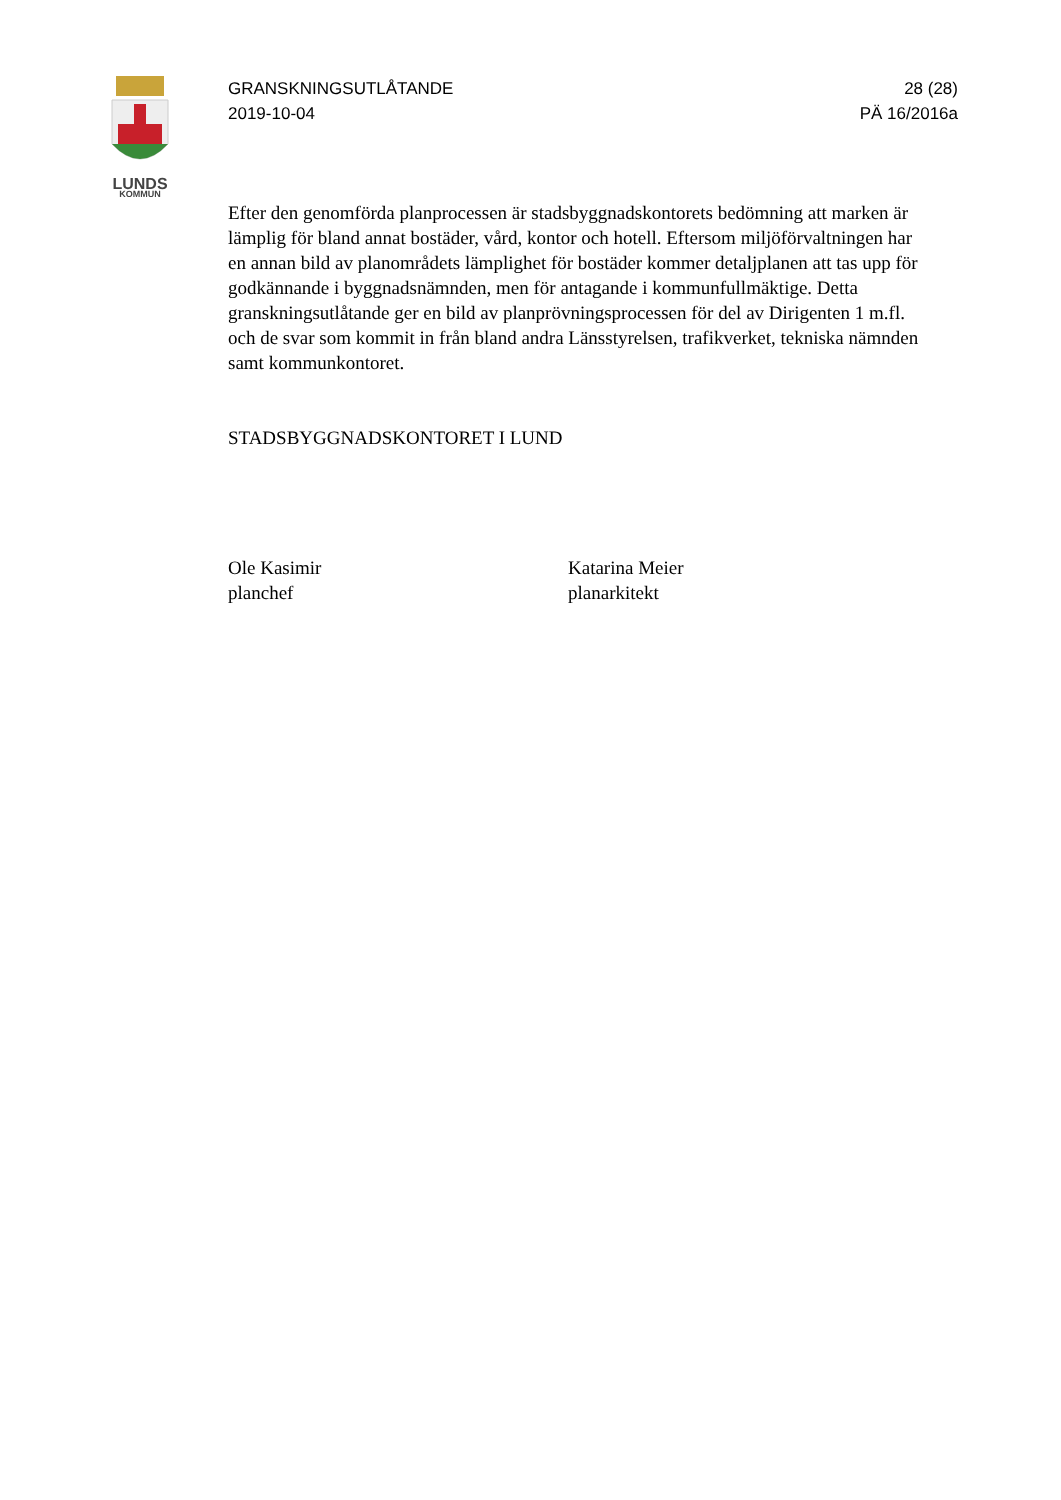LUNDS
KOMMUN
GRANSKNINGSUTLÅTANDE
2019-10-04
28 (28)
PÄ 16/2016a
Efter den genomförda planprocessen är stadsbyggnadskontorets bedömning att marken är lämplig för bland annat bostäder, vård, kontor och hotell. Eftersom miljöförvaltningen har en annan bild av planområdets lämplighet för bostäder kommer detaljplanen att tas upp för godkännande i byggnadsnämnden, men för antagande i kommunfullmäktige. Detta granskningsutlåtande ger en bild av planprövningsprocessen för del av Dirigenten 1 m.fl. och de svar som kommit in från bland andra Länsstyrelsen, trafikverket, tekniska nämnden samt kommunkontoret.
STADSBYGGNADSKONTORET I LUND
Ole Kasimir
planchef
Katarina Meier
planarkitekt